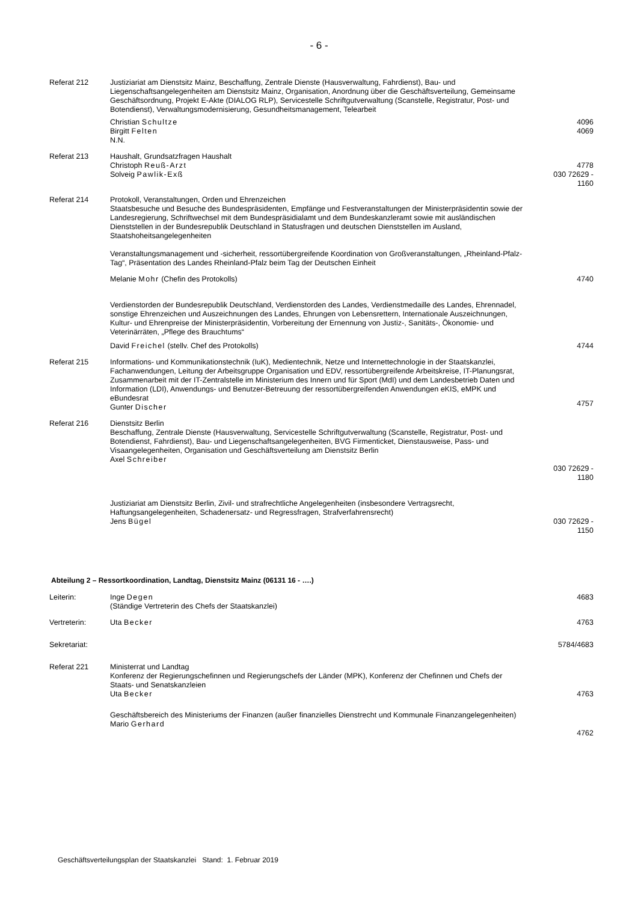- 6 -
| Referat 212 | Justiziariat am Dienstsitz Mainz, Beschaffung, Zentrale Dienste (Hausverwaltung, Fahrdienst), Bau- und Liegenschaftsangelegenheiten am Dienstsitz Mainz, Organisation, Anordnung über die Geschäftsverteilung, Gemeinsame Geschäftsordnung, Projekt E-Akte (DIALOG RLP), Servicestelle Schriftgutverwaltung (Scanstelle, Registratur, Post- und Botendienst), Verwaltungsmodernisierung, Gesundheitsmanagement, Telearbeit | |
| | Christian Schultze Birgitt Felten N.N. | 4096 4069 |
| Referat 213 | Haushalt, Grundsatzfragen Haushalt Christoph Reuß-Arzt Solveig Pawlik-Exß | 4778 030 72629 - 1160 |
| Referat 214 | Protokoll, Veranstaltungen, Orden und Ehrenzeichen Staatsbesuche und Besuche des Bundespräsidenten, Empfänge und Festveranstaltungen der Ministerpräsidentin sowie der Landesregierung, Schriftwechsel mit dem Bundespräsidialamt und dem Bundeskanzleramt sowie mit ausländischen Dienststellen in der Bundesrepublik Deutschland in Statusfragen und deutschen Dienststellen im Ausland, Staatshoheitsangelegenheiten Veranstaltungsmanagement und -sicherheit, ressortübergreifende Koordination von Großveranstaltungen, „Rheinland-Pfalz-Tag“, Präsentation des Landes Rheinland-Pfalz beim Tag der Deutschen Einheit | |
| | Melanie Mohr (Chefin des Protokolls) | 4740 |
| | Verdienstorden der Bundesrepublik Deutschland, Verdienstorden des Landes, Verdienstmedaille des Landes, Ehrennadel, sonstige Ehrenzeichen und Auszeichnungen des Landes, Ehrungen von Lebensrettern, Internationale Auszeichnungen, Kultur- und Ehrenpreise der Ministerpräsidentin, Vorbereitung der Ernennung von Justiz-, Sanitäts-, Ökonomie- und Veterinärräten, „Pflege des Brauchtums“ | |
| | David Freichel (stellv. Chef des Protokolls) | 4744 |
| Referat 215 | Informations- und Kommunikationstechnik (IuK), Medientechnik, Netze und Internettechnologie in der Staatskanzlei, Fachanwendungen, Leitung der Arbeitsgruppe Organisation und EDV, ressortübergreifende Arbeitskreise, IT-Planungsrat, Zusammenarbeit mit der IT-Zentralstelle im Ministerium des Innern und für Sport (MdI) und dem Landesbetrieb Daten und Information (LDI), Anwendungs- und Benutzer-Betreuung der ressortübergreifenden Anwendungen eKIS, eMPK und eBundesrat Gunter Discher | 4757 |
| Referat 216 | Dienstsitz Berlin Beschaffung, Zentrale Dienste (Hausverwaltung, Servicestelle Schriftgutverwaltung (Scanstelle, Registratur, Post- und Botendienst, Fahrdienst), Bau- und Liegenschaftsangelegenheiten, BVG Firmenticket, Dienstausweise, Pass- und Visaangelegenheiten, Organisation und Geschäftsverteilung am Dienstsitz Berlin Axel Schreiber | 030 72629 - 1180 |
| | Justiziariat am Dienstsitz Berlin, Zivil- und strafrechtliche Angelegenheiten (insbesondere Vertragsrecht, Haftungsangelegenheiten, Schadenersatz- und Regressfragen, Strafverfahrensrecht) Jens Bügel | 030 72629 - 1150 |
Abteilung 2 – Ressortkoordination, Landtag, Dienstsitz Mainz (06131 16 - ….)
| Leiterin: | Inge Degen (Ständige Vertreterin des Chefs der Staatskanzlei) | 4683 |
| Vertreterin: | Uta Becker | 4763 |
| Sekretariat: | | 5784/4683 |
| Referat 221 | Ministerrat und Landtag Konferenz der Regierungschefinnen und Regierungschefs der Länder (MPK), Konferenz der Chefinnen und Chefs der Staats- und Senatskanzleien Uta Becker | 4763 |
| | Geschäftsbereich des Ministeriums der Finanzen (außer finanzielles Dienstrecht und Kommunale Finanzangelegenheiten) Mario Gerhard | 4762 |
Geschäftsverteilungsplan der Staatskanzlei Stand: 1. Februar 2019